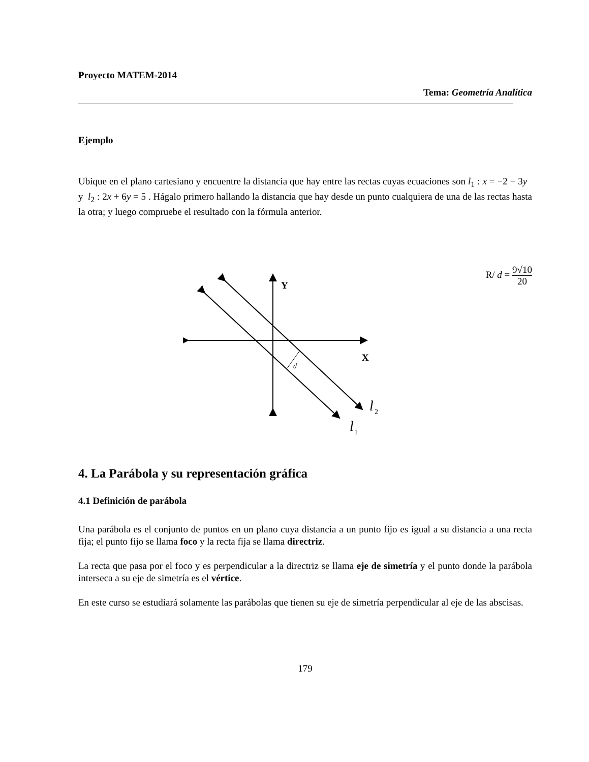Proyecto MATEM-2014
Tema: Geometría Analítica
Ejemplo
Ubique en el plano cartesiano y encuentre la distancia que hay entre las rectas cuyas ecuaciones son l<sub>1</sub> : x = −2 − 3y y l<sub>2</sub> : 2x + 6y = 5 . Hágalo primero hallando la distancia que hay desde un punto cualquiera de una de las rectas hasta la otra; y luego compruebe el resultado con la fórmula anterior.
R/ d = 9√10 20
d
Y
X
l
2
l
1
4. La Parábola y su representación gráfica
4.1 Definición de parábola
Una parábola es el conjunto de puntos en un plano cuya distancia a un punto fijo es igual a su distancia a una recta fija; el punto fijo se llama foco y la recta fija se llama directriz.
La recta que pasa por el foco y es perpendicular a la directriz se llama eje de simetría y el punto donde la parábola interseca a su eje de simetría es el vértice.
En este curso se estudiará solamente las parábolas que tienen su eje de simetría perpendicular al eje de las abscisas.
179